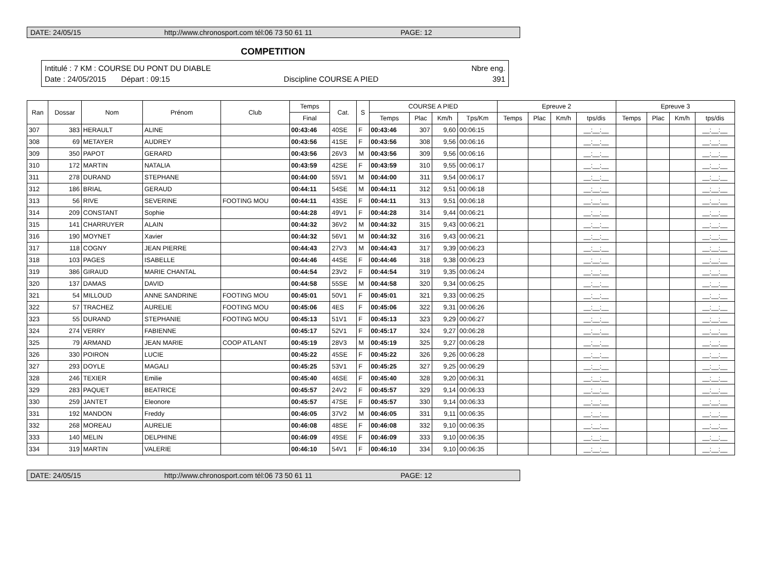DATE: 24/05/15 http://www.chronosport.com tél:06 73 50 61 11 PAGE: 12
COMPETITION
Intitulé : 7 KM : COURSE DU PONT DU DIABLE Nbre eng.
Date : 24/05/2015 Départ : 09:15 Discipline COURSE A PIED 391
| Ran | Dossar | Nom | Prénom | Club | Temps | Cat. | S | COURSE A PIED | | | | Epreuve 2 | | | | Epreuve 3 | | | |
| --- | --- | --- | --- | --- | --- | --- | --- | --- | --- | --- | --- | --- | --- | --- | --- | --- | --- | --- | --- |
| | | | | | Final | | | Temps | Plac | Km/h | Tps/Km | Temps | Plac | Km/h | tps/dis | Temps | Plac | Km/h | tps/dis |
| 307 | 383 | HERAULT | ALINE | | 00:43:46 | 40SE | F | 00:43:46 | 307 | 9,60 | 00:06:15 | | | | __:__:__ | | | | __:__:__ |
| 308 | 69 | METAYER | AUDREY | | 00:43:56 | 41SE | F | 00:43:56 | 308 | 9,56 | 00:06:16 | | | | __:__:__ | | | | __:__:__ |
| 309 | 350 | PAPOT | GERARD | | 00:43:56 | 26V3 | M | 00:43:56 | 309 | 9,56 | 00:06:16 | | | | __:__:__ | | | | __:__:__ |
| 310 | 172 | MARTIN | NATALIA | | 00:43:59 | 42SE | F | 00:43:59 | 310 | 9,55 | 00:06:17 | | | | __:__:__ | | | | __:__:__ |
| 311 | 278 | DURAND | STEPHANE | | 00:44:00 | 55V1 | M | 00:44:00 | 311 | 9,54 | 00:06:17 | | | | __:__:__ | | | | __:__:__ |
| 312 | 186 | BRIAL | GERAUD | | 00:44:11 | 54SE | M | 00:44:11 | 312 | 9,51 | 00:06:18 | | | | __:__:__ | | | | __:__:__ |
| 313 | 56 | RIVE | SEVERINE | FOOTING MOU | 00:44:11 | 43SE | F | 00:44:11 | 313 | 9,51 | 00:06:18 | | | | __:__:__ | | | | __:__:__ |
| 314 | 209 | CONSTANT | Sophie | | 00:44:28 | 49V1 | F | 00:44:28 | 314 | 9,44 | 00:06:21 | | | | __:__:__ | | | | __:__:__ |
| 315 | 141 | CHARRUYER | ALAIN | | 00:44:32 | 36V2 | M | 00:44:32 | 315 | 9,43 | 00:06:21 | | | | __:__:__ | | | | __:__:__ |
| 316 | 190 | MOYNET | Xavier | | 00:44:32 | 56V1 | M | 00:44:32 | 316 | 9,43 | 00:06:21 | | | | __:__:__ | | | | __:__:__ |
| 317 | 118 | COGNY | JEAN PIERRE | | 00:44:43 | 27V3 | M | 00:44:43 | 317 | 9,39 | 00:06:23 | | | | __:__:__ | | | | __:__:__ |
| 318 | 103 | PAGES | ISABELLE | | 00:44:46 | 44SE | F | 00:44:46 | 318 | 9,38 | 00:06:23 | | | | __:__:__ | | | | __:__:__ |
| 319 | 386 | GIRAUD | MARIE CHANTAL | | 00:44:54 | 23V2 | F | 00:44:54 | 319 | 9,35 | 00:06:24 | | | | __:__:__ | | | | __:__:__ |
| 320 | 137 | DAMAS | DAVID | | 00:44:58 | 55SE | M | 00:44:58 | 320 | 9,34 | 00:06:25 | | | | __:__:__ | | | | __:__:__ |
| 321 | 54 | MILLOUD | ANNE SANDRINE | FOOTING MOU | 00:45:01 | 50V1 | F | 00:45:01 | 321 | 9,33 | 00:06:25 | | | | __:__:__ | | | | __:__:__ |
| 322 | 57 | TRACHEZ | AURELIE | FOOTING MOU | 00:45:06 | 4ES | F | 00:45:06 | 322 | 9,31 | 00:06:26 | | | | __:__:__ | | | | __:__:__ |
| 323 | 55 | DURAND | STEPHANIE | FOOTING MOU | 00:45:13 | 51V1 | F | 00:45:13 | 323 | 9,29 | 00:06:27 | | | | __:__:__ | | | | __:__:__ |
| 324 | 274 | VERRY | FABIENNE | | 00:45:17 | 52V1 | F | 00:45:17 | 324 | 9,27 | 00:06:28 | | | | __:__:__ | | | | __:__:__ |
| 325 | 79 | ARMAND | JEAN MARIE | COOP ATLANT | 00:45:19 | 28V3 | M | 00:45:19 | 325 | 9,27 | 00:06:28 | | | | __:__:__ | | | | __:__:__ |
| 326 | 330 | POIRON | LUCIE | | 00:45:22 | 45SE | F | 00:45:22 | 326 | 9,26 | 00:06:28 | | | | __:__:__ | | | | __:__:__ |
| 327 | 293 | DOYLE | MAGALI | | 00:45:25 | 53V1 | F | 00:45:25 | 327 | 9,25 | 00:06:29 | | | | __:__:__ | | | | __:__:__ |
| 328 | 246 | TEXIER | Emilie | | 00:45:40 | 46SE | F | 00:45:40 | 328 | 9,20 | 00:06:31 | | | | __:__:__ | | | | __:__:__ |
| 329 | 283 | PAQUET | BEATRICE | | 00:45:57 | 24V2 | F | 00:45:57 | 329 | 9,14 | 00:06:33 | | | | __:__:__ | | | | __:__:__ |
| 330 | 259 | JANTET | Eleonore | | 00:45:57 | 47SE | F | 00:45:57 | 330 | 9,14 | 00:06:33 | | | | __:__:__ | | | | __:__:__ |
| 331 | 192 | MANDON | Freddy | | 00:46:05 | 37V2 | M | 00:46:05 | 331 | 9,11 | 00:06:35 | | | | __:__:__ | | | | __:__:__ |
| 332 | 268 | MOREAU | AURELIE | | 00:46:08 | 48SE | F | 00:46:08 | 332 | 9,10 | 00:06:35 | | | | __:__:__ | | | | __:__:__ |
| 333 | 140 | MELIN | DELPHINE | | 00:46:09 | 49SE | F | 00:46:09 | 333 | 9,10 | 00:06:35 | | | | __:__:__ | | | | __:__:__ |
| 334 | 319 | MARTIN | VALERIE | | 00:46:10 | 54V1 | F | 00:46:10 | 334 | 9,10 | 00:06:35 | | | | __:__:__ | | | | __:__:__ |
DATE: 24/05/15 http://www.chronosport.com tél:06 73 50 61 11 PAGE: 12